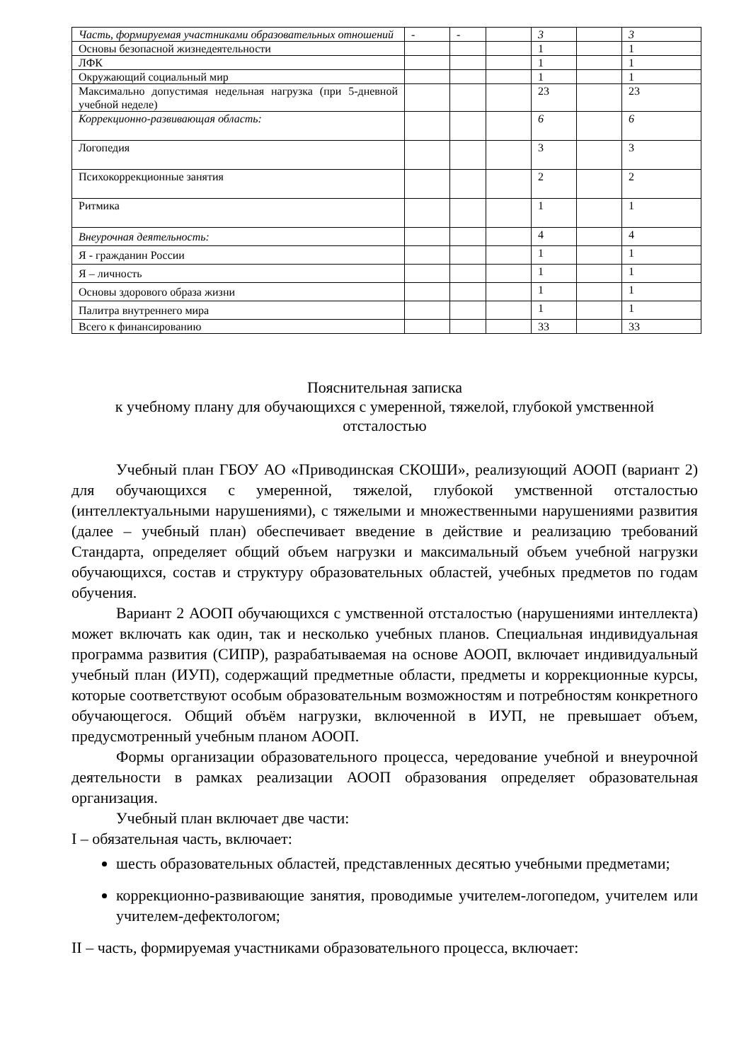| Часть, формируемая участниками образовательных отношений | - | - | | 3 | | 3 |
| Основы безопасной жизнедеятельности | | | | 1 | | 1 |
| ЛФК | | | | 1 | | 1 |
| Окружающий социальный мир | | | | 1 | | 1 |
| Максимально допустимая недельная нагрузка (при 5-дневной учебной неделе) | | | | 23 | | 23 |
| Коррекционно-развивающая область: | | | | 6 | | 6 |
| Логопедия | | | | 3 | | 3 |
| Психокоррекционные занятия | | | | 2 | | 2 |
| Ритмика | | | | 1 | | 1 |
| Внеурочная деятельность: | | | | 4 | | 4 |
| Я - гражданин России | | | | 1 | | 1 |
| Я – личность | | | | 1 | | 1 |
| Основы здорового образа жизни | | | | 1 | | 1 |
| Палитра внутреннего мира | | | | 1 | | 1 |
| Всего к финансированию | | | | 33 | | 33 |
Пояснительная записка
к учебному плану для обучающихся с умеренной, тяжелой, глубокой умственной отсталостью
Учебный план ГБОУ АО «Приводинская СКОШИ», реализующий АООП (вариант 2) для обучающихся с умеренной, тяжелой, глубокой умственной отсталостью (интеллектуальными нарушениями), с тяжелыми и множественными нарушениями развития (далее – учебный план) обеспечивает введение в действие и реализацию требований Стандарта, определяет общий объем нагрузки и максимальный объем учебной нагрузки обучающихся, состав и структуру образовательных областей, учебных предметов по годам обучения.
Вариант 2 АООП обучающихся с умственной отсталостью (нарушениями интеллекта) может включать как один, так и несколько учебных планов. Специальная индивидуальная программа развития (СИПР), разрабатываемая на основе АООП, включает индивидуальный учебный план (ИУП), содержащий предметные области, предметы и коррекционные курсы, которые соответствуют особым образовательным возможностям и потребностям конкретного обучающегося. Общий объём нагрузки, включенной в ИУП, не превышает объем, предусмотренный учебным планом АООП.
Формы организации образовательного процесса, чередование учебной и внеурочной деятельности в рамках реализации АООП образования определяет образовательная организация.
Учебный план включает две части:
I – обязательная часть, включает:
шесть образовательных областей, представленных десятью учебными предметами;
коррекционно-развивающие занятия, проводимые учителем-логопедом, учителем или учителем-дефектологом;
II – часть, формируемая участниками образовательного процесса, включает: